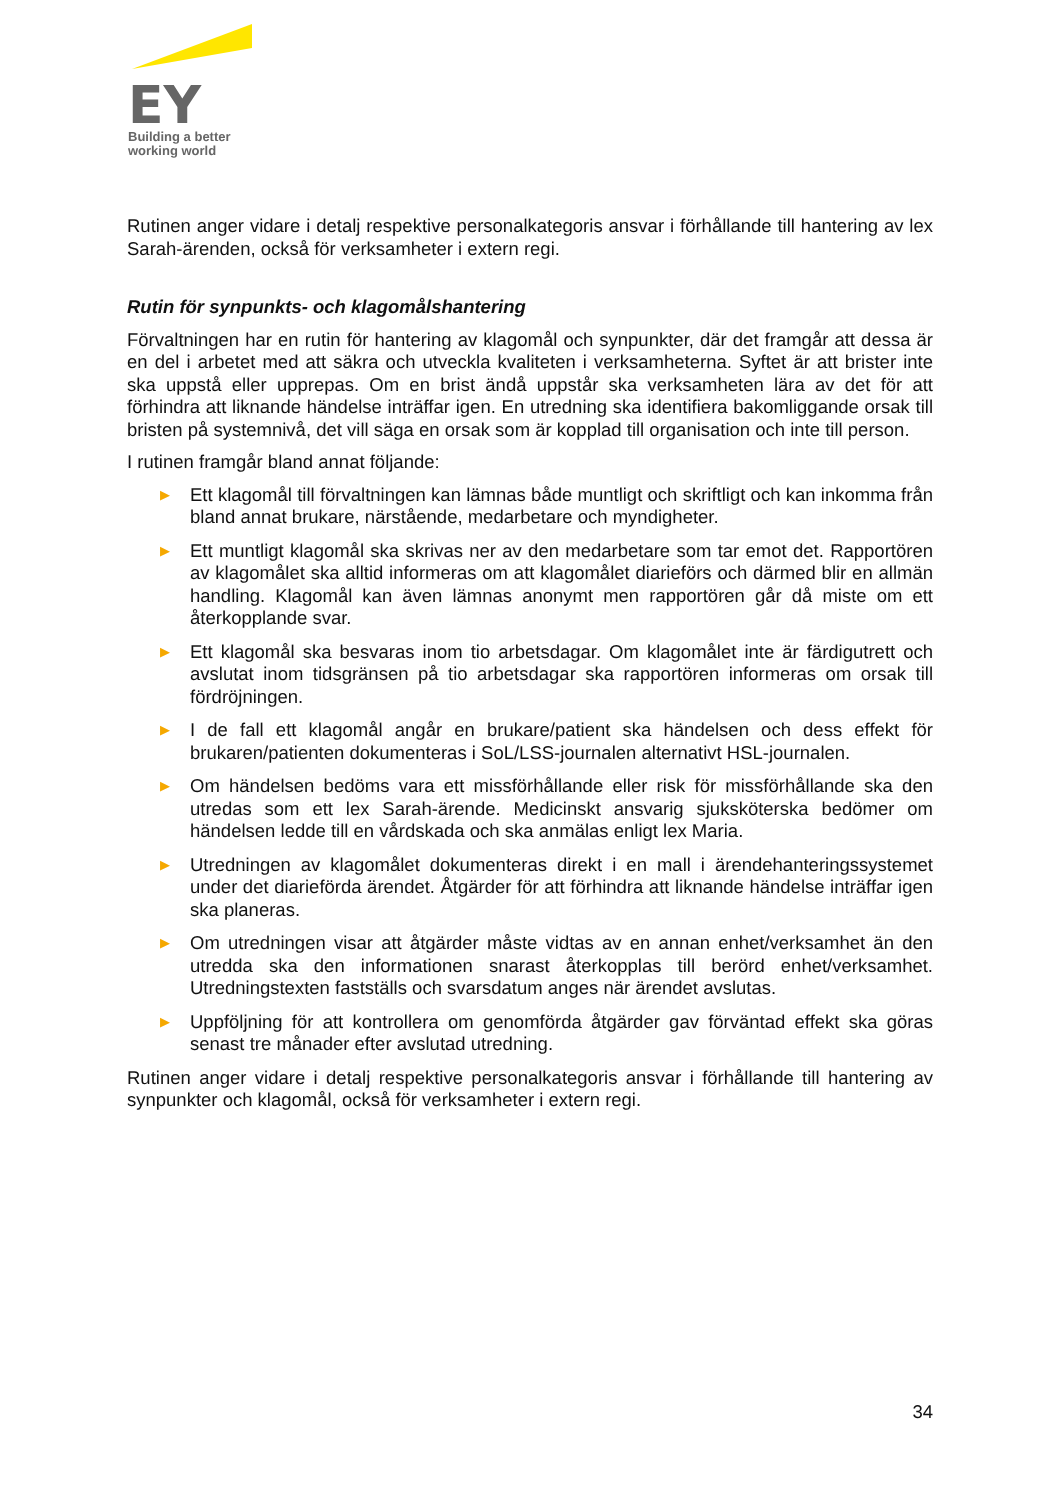EY
Building a better
working world
Rutinen anger vidare i detalj respektive personalkategoris ansvar i förhållande till hantering av lex Sarah-ärenden, också för verksamheter i extern regi.
Rutin för synpunkts- och klagomålshantering
Förvaltningen har en rutin för hantering av klagomål och synpunkter, där det framgår att dessa är en del i arbetet med att säkra och utveckla kvaliteten i verksamheterna. Syftet är att brister inte ska uppstå eller upprepas. Om en brist ändå uppstår ska verksamheten lära av det för att förhindra att liknande händelse inträffar igen. En utredning ska identifiera bakomliggande orsak till bristen på systemnivå, det vill säga en orsak som är kopplad till organisation och inte till person.
I rutinen framgår bland annat följande:
▶ Ett klagomål till förvaltningen kan lämnas både muntligt och skriftligt och kan inkomma från bland annat brukare, närstående, medarbetare och myndigheter.
▶ Ett muntligt klagomål ska skrivas ner av den medarbetare som tar emot det. Rapportören av klagomålet ska alltid informeras om att klagomålet diarieförs och därmed blir en allmän handling. Klagomål kan även lämnas anonymt men rapportören går då miste om ett återkopplande svar.
▶ Ett klagomål ska besvaras inom tio arbetsdagar. Om klagomålet inte är färdigutrett och avslutat inom tidsgränsen på tio arbetsdagar ska rapportören informeras om orsak till fördröjningen.
▶ I de fall ett klagomål angår en brukare/patient ska händelsen och dess effekt för brukaren/patienten dokumenteras i SoL/LSS-journalen alternativt HSL-journalen.
▶ Om händelsen bedöms vara ett missförhållande eller risk för missförhållande ska den utredas som ett lex Sarah-ärende. Medicinskt ansvarig sjuksköterska bedömer om händelsen ledde till en vårdskada och ska anmälas enligt lex Maria.
▶ Utredningen av klagomålet dokumenteras direkt i en mall i ärendehanteringssystemet under det diarieförda ärendet. Åtgärder för att förhindra att liknande händelse inträffar igen ska planeras.
▶ Om utredningen visar att åtgärder måste vidtas av en annan enhet/verksamhet än den utredda ska den informationen snarast återkopplas till berörd enhet/verksamhet. Utredningstexten fastställs och svarsdatum anges när ärendet avslutas.
▶ Uppföljning för att kontrollera om genomförda åtgärder gav förväntad effekt ska göras senast tre månader efter avslutad utredning.
Rutinen anger vidare i detalj respektive personalkategoris ansvar i förhållande till hantering av synpunkter och klagomål, också för verksamheter i extern regi.
34